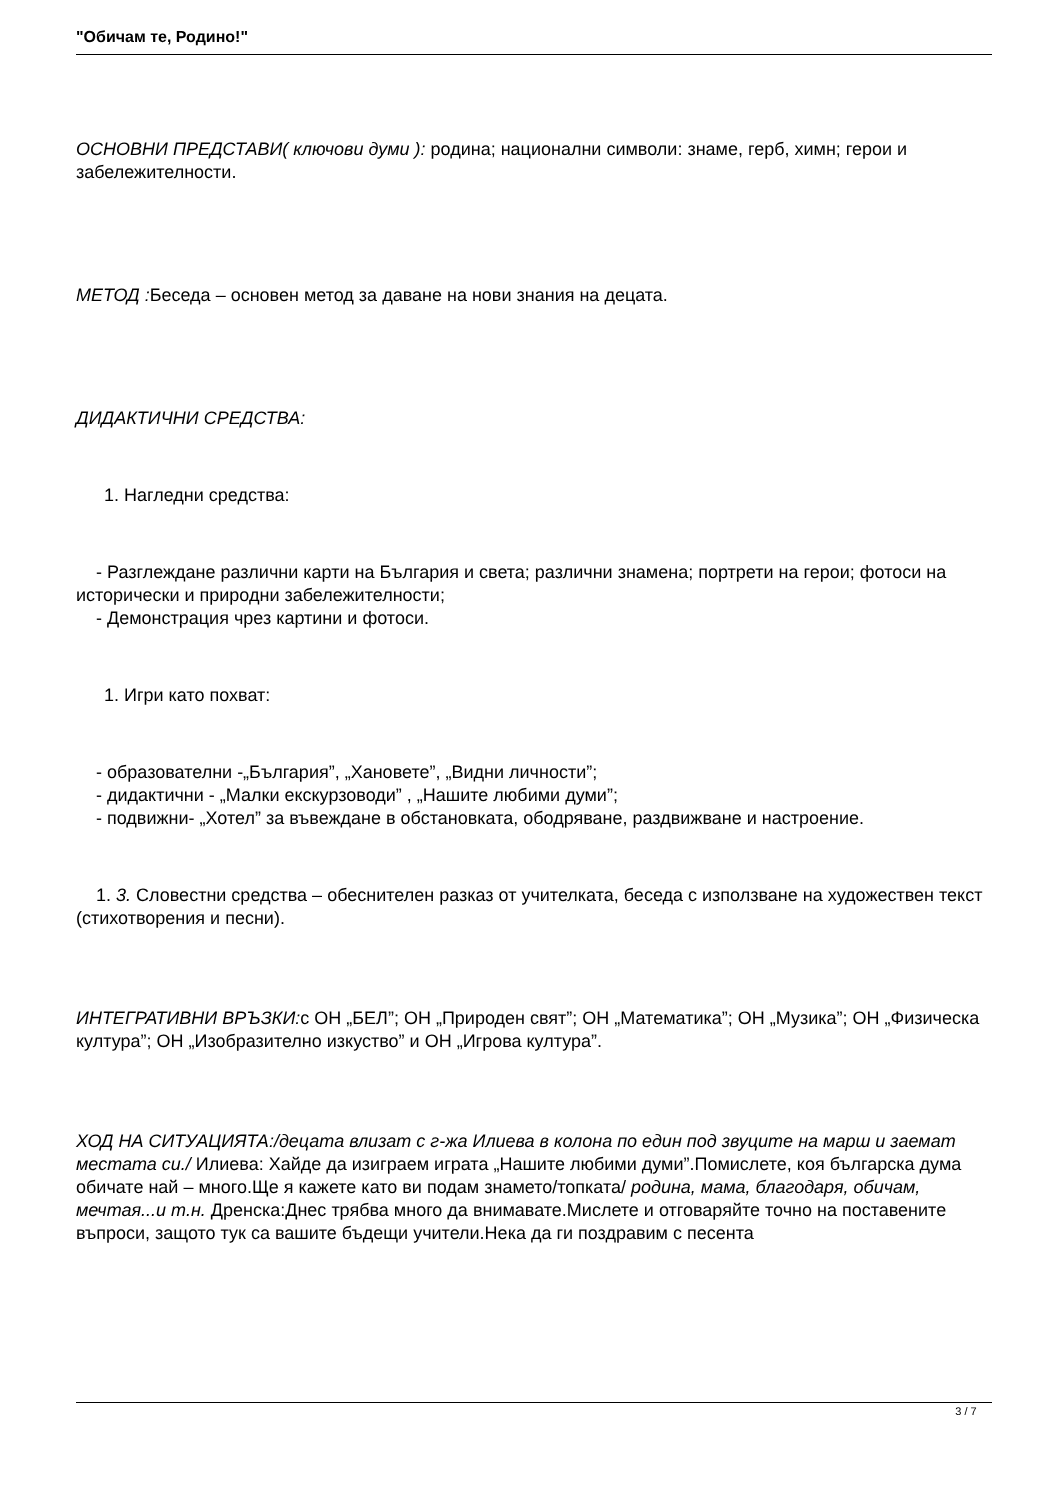"Обичам те, Родино!"
ОСНОВНИ ПРЕДСТАВИ( ключови думи ): родина; национални символи: знаме, герб, химн; герои и забележителности.
МЕТОД : Беседа – основен метод за даване на нови знания на децата.
ДИДАКТИЧНИ СРЕДСТВА:
1. Нагледни средства:
- Разглеждане различни карти на България и света; различни знамена; портрети на герои; фотоси на исторически и природни забележителности;
- Демонстрация чрез картини и фотоси.
1. Игри като похват:
- образователни -„България”, „Хановете”, „Видни личности”;
- дидактични - „Малки екскурзоводи” , „Нашите любими думи”;
- подвижни- „Хотел” за въвеждане в обстановката, ободряване, раздвижване и настроение.
1. 3. Словестни средства – обеснителен разказ от учителката, беседа с използване на художествен текст (стихотворения и песни).
ИНТЕГРАТИВНИ ВРЪЗКИ: с ОН „БЕЛ”; ОН „Природен свят”; ОН „Математика”; ОН „Музика”; ОН „Физическа култура”; ОН „Изобразително изкуство” и ОН „Игрова култура”.
ХОД НА СИТУАЦИЯТА:/децата влизат с г-жа Илиева в колона по един под звуците на марш и заемат местата си./ Илиева: Хайде да изиграем играта „Нашите любими думи”.Помислете, коя българска дума обичате най – много.Ще я кажете като ви подам знамето/топката/ родина, мама, благодаря, обичам, мечтая...и т.н. Дренска:Днес трябва много да внимавате.Мислете и отговаряйте точно на поставените въпроси, защото тук са вашите бъдещи учители.Нека да ги поздравим с песента
3 / 7